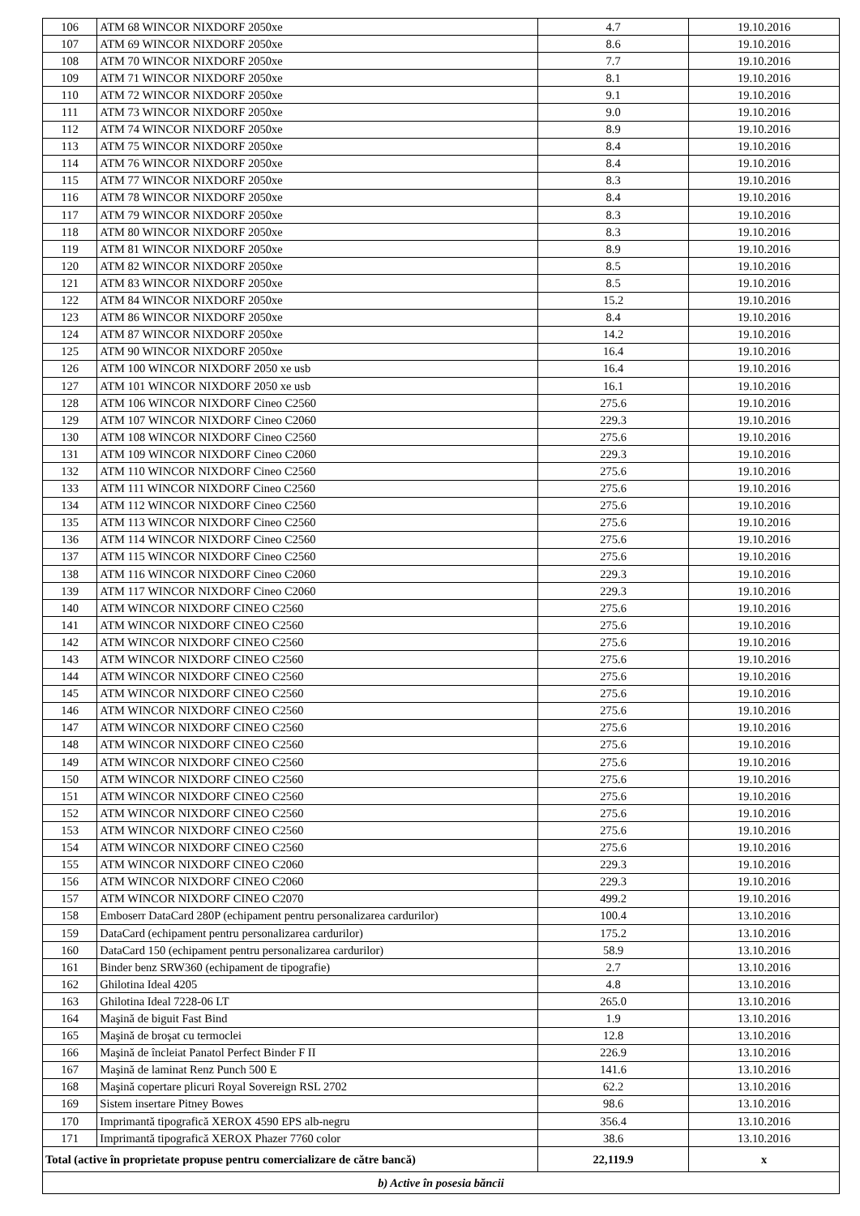| 106 | ATM 68 WINCOR NIXDORF 2050xe | 4.7 | 19.10.2016 |
| 107 | ATM 69 WINCOR NIXDORF 2050xe | 8.6 | 19.10.2016 |
| 108 | ATM 70 WINCOR NIXDORF 2050xe | 7.7 | 19.10.2016 |
| 109 | ATM 71 WINCOR NIXDORF 2050xe | 8.1 | 19.10.2016 |
| 110 | ATM 72 WINCOR NIXDORF 2050xe | 9.1 | 19.10.2016 |
| 111 | ATM 73 WINCOR NIXDORF 2050xe | 9.0 | 19.10.2016 |
| 112 | ATM 74 WINCOR NIXDORF 2050xe | 8.9 | 19.10.2016 |
| 113 | ATM 75 WINCOR NIXDORF 2050xe | 8.4 | 19.10.2016 |
| 114 | ATM 76 WINCOR NIXDORF 2050xe | 8.4 | 19.10.2016 |
| 115 | ATM 77 WINCOR NIXDORF 2050xe | 8.3 | 19.10.2016 |
| 116 | ATM 78 WINCOR NIXDORF 2050xe | 8.4 | 19.10.2016 |
| 117 | ATM 79 WINCOR NIXDORF 2050xe | 8.3 | 19.10.2016 |
| 118 | ATM 80 WINCOR NIXDORF 2050xe | 8.3 | 19.10.2016 |
| 119 | ATM 81 WINCOR NIXDORF 2050xe | 8.9 | 19.10.2016 |
| 120 | ATM 82 WINCOR NIXDORF 2050xe | 8.5 | 19.10.2016 |
| 121 | ATM 83 WINCOR NIXDORF 2050xe | 8.5 | 19.10.2016 |
| 122 | ATM 84 WINCOR NIXDORF 2050xe | 15.2 | 19.10.2016 |
| 123 | ATM 86 WINCOR NIXDORF 2050xe | 8.4 | 19.10.2016 |
| 124 | ATM 87 WINCOR NIXDORF 2050xe | 14.2 | 19.10.2016 |
| 125 | ATM 90 WINCOR NIXDORF 2050xe | 16.4 | 19.10.2016 |
| 126 | ATM 100 WINCOR NIXDORF 2050 xe usb | 16.4 | 19.10.2016 |
| 127 | ATM 101 WINCOR NIXDORF 2050 xe usb | 16.1 | 19.10.2016 |
| 128 | ATM 106 WINCOR NIXDORF Cineo C2560 | 275.6 | 19.10.2016 |
| 129 | ATM 107 WINCOR NIXDORF Cineo C2060 | 229.3 | 19.10.2016 |
| 130 | ATM 108 WINCOR NIXDORF Cineo C2560 | 275.6 | 19.10.2016 |
| 131 | ATM 109 WINCOR NIXDORF Cineo C2060 | 229.3 | 19.10.2016 |
| 132 | ATM 110 WINCOR NIXDORF Cineo C2560 | 275.6 | 19.10.2016 |
| 133 | ATM 111 WINCOR NIXDORF Cineo C2560 | 275.6 | 19.10.2016 |
| 134 | ATM 112 WINCOR NIXDORF Cineo C2560 | 275.6 | 19.10.2016 |
| 135 | ATM 113 WINCOR NIXDORF Cineo C2560 | 275.6 | 19.10.2016 |
| 136 | ATM 114 WINCOR NIXDORF Cineo C2560 | 275.6 | 19.10.2016 |
| 137 | ATM 115 WINCOR NIXDORF Cineo C2560 | 275.6 | 19.10.2016 |
| 138 | ATM 116 WINCOR NIXDORF Cineo C2060 | 229.3 | 19.10.2016 |
| 139 | ATM 117 WINCOR NIXDORF Cineo C2060 | 229.3 | 19.10.2016 |
| 140 | ATM WINCOR NIXDORF CINEO C2560 | 275.6 | 19.10.2016 |
| 141 | ATM WINCOR NIXDORF CINEO C2560 | 275.6 | 19.10.2016 |
| 142 | ATM WINCOR NIXDORF CINEO C2560 | 275.6 | 19.10.2016 |
| 143 | ATM WINCOR NIXDORF CINEO C2560 | 275.6 | 19.10.2016 |
| 144 | ATM WINCOR NIXDORF CINEO C2560 | 275.6 | 19.10.2016 |
| 145 | ATM WINCOR NIXDORF CINEO C2560 | 275.6 | 19.10.2016 |
| 146 | ATM WINCOR NIXDORF CINEO C2560 | 275.6 | 19.10.2016 |
| 147 | ATM WINCOR NIXDORF CINEO C2560 | 275.6 | 19.10.2016 |
| 148 | ATM WINCOR NIXDORF CINEO C2560 | 275.6 | 19.10.2016 |
| 149 | ATM WINCOR NIXDORF CINEO C2560 | 275.6 | 19.10.2016 |
| 150 | ATM WINCOR NIXDORF CINEO C2560 | 275.6 | 19.10.2016 |
| 151 | ATM WINCOR NIXDORF CINEO C2560 | 275.6 | 19.10.2016 |
| 152 | ATM WINCOR NIXDORF CINEO C2560 | 275.6 | 19.10.2016 |
| 153 | ATM WINCOR NIXDORF CINEO C2560 | 275.6 | 19.10.2016 |
| 154 | ATM WINCOR NIXDORF CINEO C2560 | 275.6 | 19.10.2016 |
| 155 | ATM WINCOR NIXDORF CINEO C2060 | 229.3 | 19.10.2016 |
| 156 | ATM WINCOR NIXDORF CINEO C2060 | 229.3 | 19.10.2016 |
| 157 | ATM WINCOR NIXDORF CINEO C2070 | 499.2 | 19.10.2016 |
| 158 | Emboserr DataCard 280P (echipament pentru personalizarea cardurilor) | 100.4 | 13.10.2016 |
| 159 | DataCard (echipament pentru personalizarea cardurilor) | 175.2 | 13.10.2016 |
| 160 | DataCard 150 (echipament pentru personalizarea cardurilor) | 58.9 | 13.10.2016 |
| 161 | Binder benz SRW360 (echipament de tipografie) | 2.7 | 13.10.2016 |
| 162 | Ghilotina Ideal 4205 | 4.8 | 13.10.2016 |
| 163 | Ghilotina Ideal 7228-06 LT | 265.0 | 13.10.2016 |
| 164 | Maşină de biguit Fast Bind | 1.9 | 13.10.2016 |
| 165 | Maşină de broşat cu termoclei | 12.8 | 13.10.2016 |
| 166 | Maşină de încleiat Panatol Perfect Binder F II | 226.9 | 13.10.2016 |
| 167 | Maşină de laminat Renz Punch 500 E | 141.6 | 13.10.2016 |
| 168 | Maşină copertare plicuri Royal Sovereign RSL 2702 | 62.2 | 13.10.2016 |
| 169 | Sistem insertare Pitney Bowes | 98.6 | 13.10.2016 |
| 170 | Imprimantă tipografică XEROX 4590 EPS alb-negru | 356.4 | 13.10.2016 |
| 171 | Imprimantă tipografică XEROX Phazer 7760 color | 38.6 | 13.10.2016 |
| Total (active în proprietate propuse pentru comercializare de către bancă) | | 22,119.9 | x |
| b) Active în posesia băncii | | | |